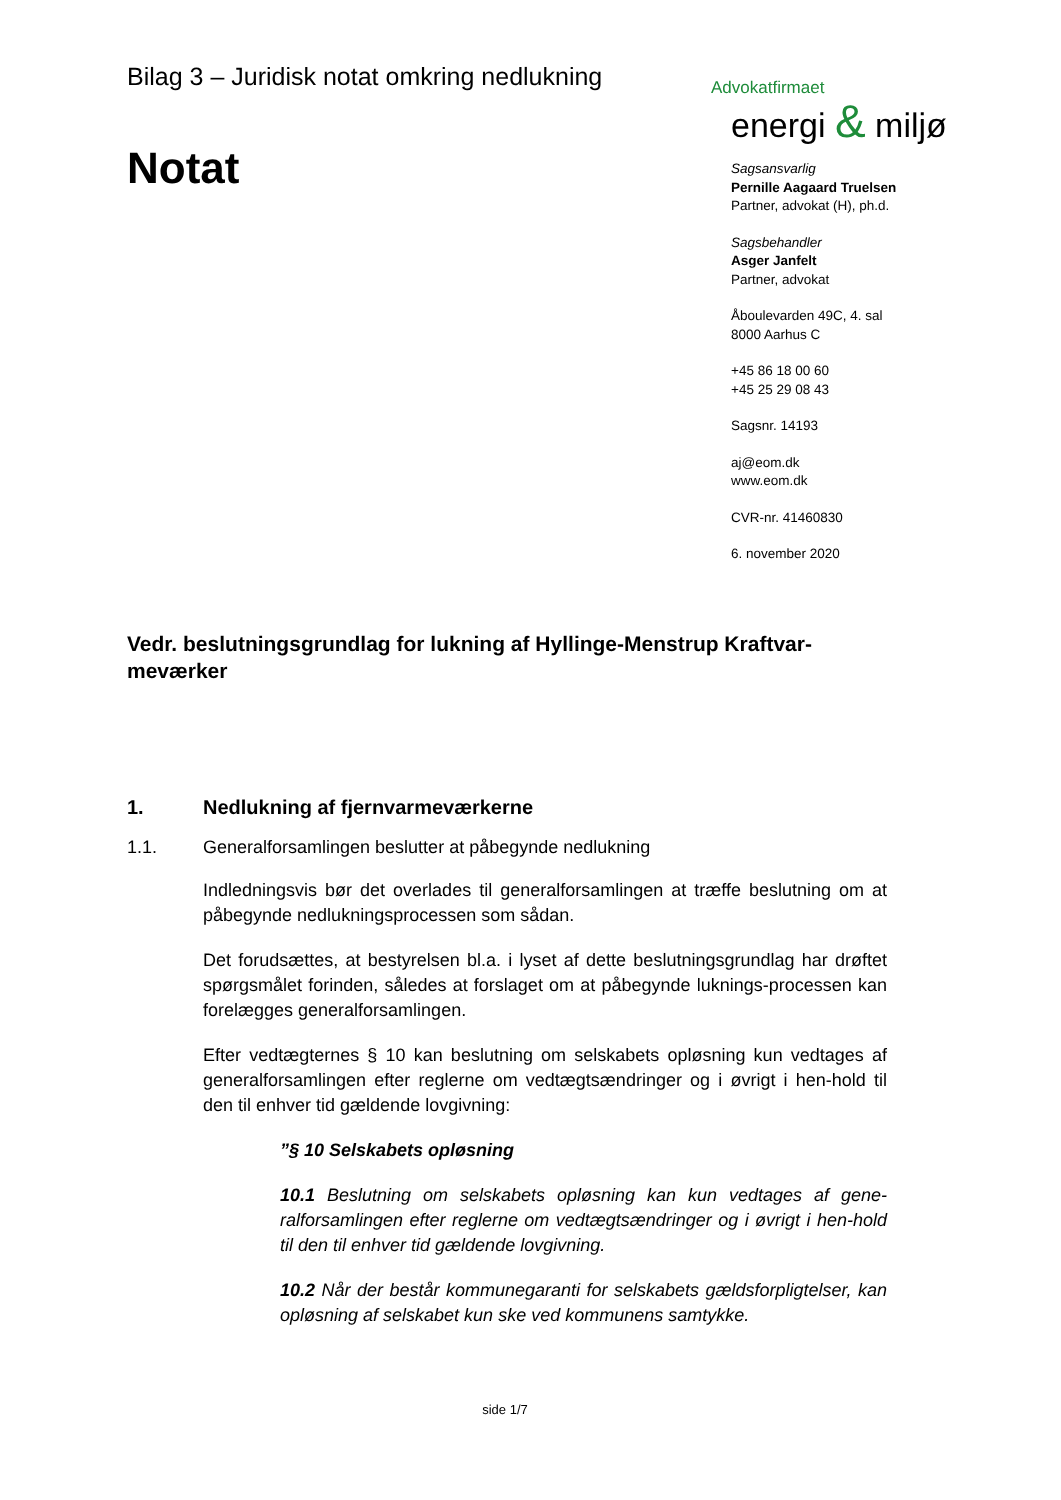Bilag 3 – Juridisk notat omkring nedlukning
Notat
Advokatfirmaet
energi & miljø
Sagsansvarlig
Pernille Aagaard Truelsen
Partner, advokat (H), ph.d.
Sagsbehandler
Asger Janfelt
Partner, advokat
Åboulevarden 49C, 4. sal
8000 Aarhus C
+45 86 18 00 60
+45 25 29 08 43
Sagsnr. 14193
aj@eom.dk
www.eom.dk
CVR-nr. 41460830
6. november 2020
Vedr. beslutningsgrundlag for lukning af Hyllinge-Menstrup Kraftvar-meværker
1. Nedlukning af fjernvarmeværkerne
1.1. Generalforsamlingen beslutter at påbegynde nedlukning
Indledningsvis bør det overlades til generalforsamlingen at træffe beslutning om at påbegynde nedlukningsprocessen som sådan.
Det forudsættes, at bestyrelsen bl.a. i lyset af dette beslutningsgrundlag har drøftet spørgsmålet forinden, således at forslaget om at påbegynde luknings-processen kan forelægges generalforsamlingen.
Efter vedtægternes § 10 kan beslutning om selskabets opløsning kun vedtages af generalforsamlingen efter reglerne om vedtægtsændringer og i øvrigt i hen-hold til den til enhver tid gældende lovgivning:
”§ 10 Selskabets opløsning
10.1 Beslutning om selskabets opløsning kan kun vedtages af gene-ralforsamlingen efter reglerne om vedtægtsændringer og i øvrigt i hen-hold til den til enhver tid gældende lovgivning.
10.2 Når der består kommunegaranti for selskabets gældsforpligtelser, kan opløsning af selskabet kun ske ved kommunens samtykke.
side 1/7